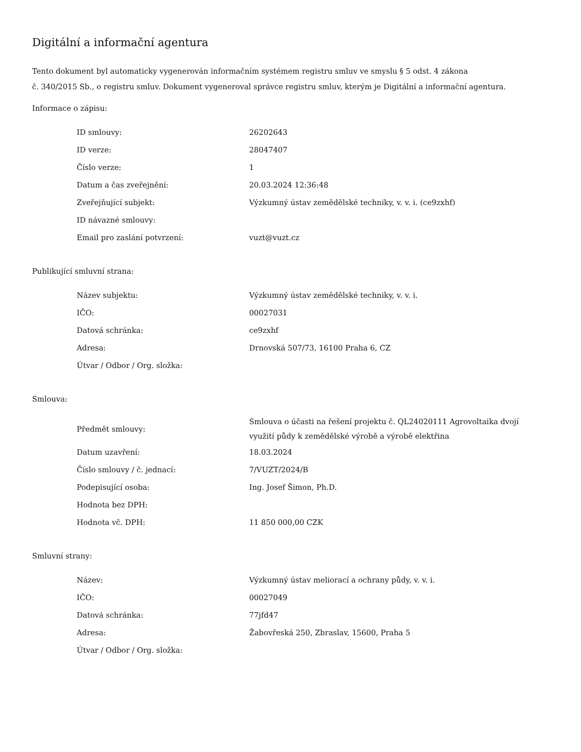Digitální a informační agentura
Tento dokument byl automaticky vygenerován informačním systémem registru smluv ve smyslu § 5 odst. 4 zákona
č. 340/2015 Sb., o registru smluv. Dokument vygeneroval správce registru smluv, kterým je Digitální a informační agentura.
Informace o zápisu:
| ID smlouvy: | 26202643 |
| ID verze: | 28047407 |
| Číslo verze: | 1 |
| Datum a čas zveřejnění: | 20.03.2024 12:36:48 |
| Zveřejňující subjekt: | Výzkumný ústav zemědělské techniky, v. v. i. (ce9zxhf) |
| ID návazné smlouvy: | |
| Email pro zaslání potvrzení: | vuzt@vuzt.cz |
Publikující smluvní strana:
| Název subjektu: | Výzkumný ústav zemědělské techniky, v. v. i. |
| IČO: | 00027031 |
| Datová schránka: | ce9zxhf |
| Adresa: | Drnovská 507/73, 16100 Praha 6, CZ |
| Útvar / Odbor / Org. složka: | |
Smlouva:
| Předmět smlouvy: | Smlouva o účasti na řešení projektu č. QL24020111 Agrovoltaika dvojí využití půdy k zemědělské výrobě a výrobě elektřina |
| Datum uzavření: | 18.03.2024 |
| Číslo smlouvy / č. jednací: | 7/VUZT/2024/B |
| Podepisující osoba: | Ing. Josef Šimon, Ph.D. |
| Hodnota bez DPH: | |
| Hodnota vč. DPH: | 11 850 000,00 CZK |
Smluvní strany:
| Název: | Výzkumný ústav meliorací a ochrany půdy, v. v. i. |
| IČO: | 00027049 |
| Datová schránka: | 77jfd47 |
| Adresa: | Žabovřeská 250, Zbraslav, 15600, Praha 5 |
| Útvar / Odbor / Org. složka: | |